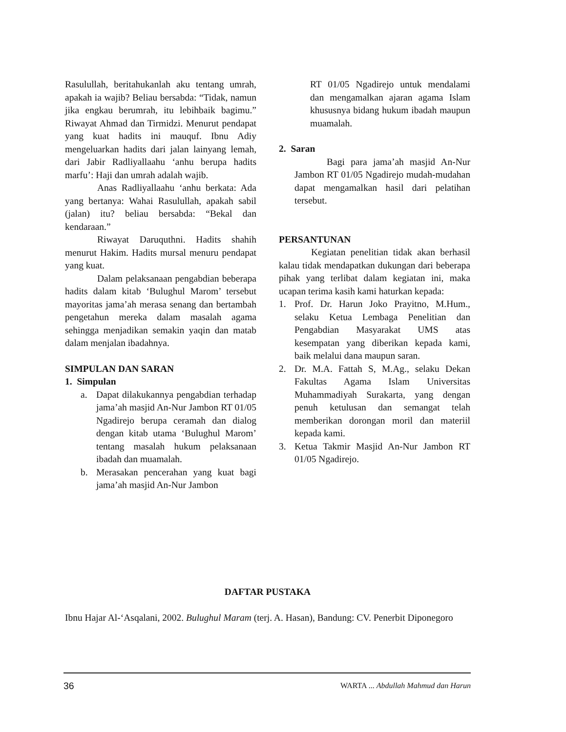Rasulullah, beritahukanlah aku tentang umrah, apakah ia wajib? Beliau bersabda: “Tidak, namun jika engkau berumrah, itu lebihbaik bagimu.” Riwayat Ahmad dan Tirmidzi. Menurut pendapat yang kuat hadits ini mauquf. Ibnu Adiy mengeluarkan hadits dari jalan lainyang lemah, dari Jabir Radliyallaahu ‘anhu berupa hadits marfu’: Haji dan umrah adalah wajib.
Anas Radliyallaahu ‘anhu berkata: Ada yang bertanya: Wahai Rasulullah, apakah sabil (jalan) itu? beliau bersabda: “Bekal dan kendaraan.”
Riwayat Daruquthni. Hadits shahih menurut Hakim. Hadits mursal menuru pendapat yang kuat.
Dalam pelaksanaan pengabdian beberapa hadits dalam kitab ‘Bulughul Marom’ tersebut mayoritas jama’ah merasa senang dan bertambah pengetahun mereka dalam masalah agama sehingga menjadikan semakin yaqin dan matab dalam menjalan ibadahnya.
SIMPULAN DAN SARAN
1. Simpulan
a. Dapat dilakukannya pengabdian terhadap jama’ah masjid An-Nur Jambon RT 01/05 Ngadirejo berupa ceramah dan dialog dengan kitab utama ‘Bulughul Marom’ tentang masalah hukum pelaksanaan ibadah dan muamalah.
b. Merasakan pencerahan yang kuat bagi jama’ah masjid An-Nur Jambon
RT 01/05 Ngadirejo untuk mendalami dan mengamalkan ajaran agama Islam khususnya bidang hukum ibadah maupun muamalah.
2. Saran
Bagi para jama’ah masjid An-Nur Jambon RT 01/05 Ngadirejo mudah-mudahan dapat mengamalkan hasil dari pelatihan tersebut.
PERSANTUNAN
Kegiatan penelitian tidak akan berhasil kalau tidak mendapatkan dukungan dari beberapa pihak yang terlibat dalam kegiatan ini, maka ucapan terima kasih kami haturkan kepada:
1. Prof. Dr. Harun Joko Prayitno, M.Hum., selaku Ketua Lembaga Penelitian dan Pengabdian Masyarakat UMS atas kesempatan yang diberikan kepada kami, baik melalui dana maupun saran.
2. Dr. M.A. Fattah S, M.Ag., selaku Dekan Fakultas Agama Islam Universitas Muhammadiyah Surakarta, yang dengan penuh ketulusan dan semangat telah memberikan dorongan moril dan materiil kepada kami.
3. Ketua Takmir Masjid An-Nur Jambon RT 01/05 Ngadirejo.
DAFTAR PUSTAKA
Ibnu Hajar Al-‘Asqalani, 2002. Bulughul Maram (terj. A. Hasan), Bandung: CV. Penerbit Diponegoro
36 WARTA ... Abdullah Mahmud dan Harun